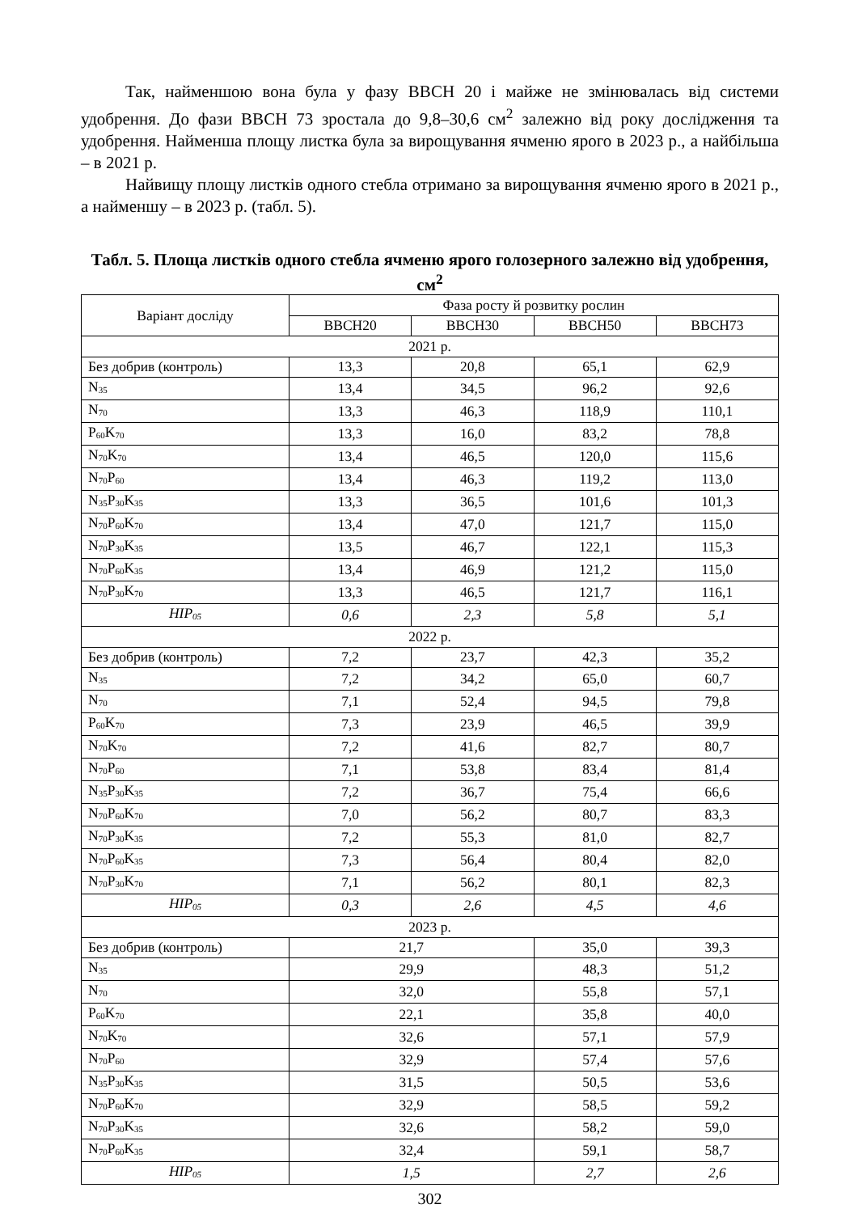Так, найменшою вона була у фазу BBCH 20 і майже не змінювалась від системи удобрення. До фази BBCH 73 зростала до 9,8–30,6 см<sup>2</sup> залежно від року дослідження та удобрення. Найменша площу листка була за вирощування ячменю ярого в 2023 р., а найбільша – в 2021 р.
Найвищу площу листків одного стебла отримано за вирощування ячменю ярого в 2021 р., а найменшу – в 2023 р. (табл. 5).
Табл. 5. Площа листків одного стебла ячменю ярого голозерного залежно від удобрення, см<sup>2</sup>
| Варіант досліду | Фаза росту й розвитку рослин | | | |
| --- | --- | --- | --- | --- |
| | BBCH20 | BBCH30 | BBCH50 | BBCH73 |
| 2021 р. | | | | |
| Без добрив (контроль) | 13,3 | 20,8 | 65,1 | 62,9 |
| N<sub>35</sub> | 13,4 | 34,5 | 96,2 | 92,6 |
| N<sub>70</sub> | 13,3 | 46,3 | 118,9 | 110,1 |
| P<sub>60</sub>K<sub>70</sub> | 13,3 | 16,0 | 83,2 | 78,8 |
| N<sub>70</sub>K<sub>70</sub> | 13,4 | 46,5 | 120,0 | 115,6 |
| N<sub>70</sub>P<sub>60</sub> | 13,4 | 46,3 | 119,2 | 113,0 |
| N<sub>35</sub>P<sub>30</sub>K<sub>35</sub> | 13,3 | 36,5 | 101,6 | 101,3 |
| N<sub>70</sub>P<sub>60</sub>K<sub>70</sub> | 13,4 | 47,0 | 121,7 | 115,0 |
| N<sub>70</sub>P<sub>30</sub>K<sub>35</sub> | 13,5 | 46,7 | 122,1 | 115,3 |
| N<sub>70</sub>P<sub>60</sub>K<sub>35</sub> | 13,4 | 46,9 | 121,2 | 115,0 |
| N<sub>70</sub>P<sub>30</sub>K<sub>70</sub> | 13,3 | 46,5 | 121,7 | 116,1 |
| HIP<sub>05</sub> | 0,6 | 2,3 | 5,8 | 5,1 |
| 2022 р. | | | | |
| Без добрив (контроль) | 7,2 | 23,7 | 42,3 | 35,2 |
| N<sub>35</sub> | 7,2 | 34,2 | 65,0 | 60,7 |
| N<sub>70</sub> | 7,1 | 52,4 | 94,5 | 79,8 |
| P<sub>60</sub>K<sub>70</sub> | 7,3 | 23,9 | 46,5 | 39,9 |
| N<sub>70</sub>K<sub>70</sub> | 7,2 | 41,6 | 82,7 | 80,7 |
| N<sub>70</sub>P<sub>60</sub> | 7,1 | 53,8 | 83,4 | 81,4 |
| N<sub>35</sub>P<sub>30</sub>K<sub>35</sub> | 7,2 | 36,7 | 75,4 | 66,6 |
| N<sub>70</sub>P<sub>60</sub>K<sub>70</sub> | 7,0 | 56,2 | 80,7 | 83,3 |
| N<sub>70</sub>P<sub>30</sub>K<sub>35</sub> | 7,2 | 55,3 | 81,0 | 82,7 |
| N<sub>70</sub>P<sub>60</sub>K<sub>35</sub> | 7,3 | 56,4 | 80,4 | 82,0 |
| N<sub>70</sub>P<sub>30</sub>K<sub>70</sub> | 7,1 | 56,2 | 80,1 | 82,3 |
| HIP<sub>05</sub> | 0,3 | 2,6 | 4,5 | 4,6 |
| 2023 р. | | | | |
| Без добрив (контроль) | 21,7 | | 35,0 | 39,3 |
| N<sub>35</sub> | 29,9 | | 48,3 | 51,2 |
| N<sub>70</sub> | 32,0 | | 55,8 | 57,1 |
| P<sub>60</sub>K<sub>70</sub> | 22,1 | | 35,8 | 40,0 |
| N<sub>70</sub>K<sub>70</sub> | 32,6 | | 57,1 | 57,9 |
| N<sub>70</sub>P<sub>60</sub> | 32,9 | | 57,4 | 57,6 |
| N<sub>35</sub>P<sub>30</sub>K<sub>35</sub> | 31,5 | | 50,5 | 53,6 |
| N<sub>70</sub>P<sub>60</sub>K<sub>70</sub> | 32,9 | | 58,5 | 59,2 |
| N<sub>70</sub>P<sub>30</sub>K<sub>35</sub> | 32,6 | | 58,2 | 59,0 |
| N<sub>70</sub>P<sub>60</sub>K<sub>35</sub> | 32,4 | | 59,1 | 58,7 |
| HIP<sub>05</sub> | 1,5 | | 2,7 | 2,6 |
302